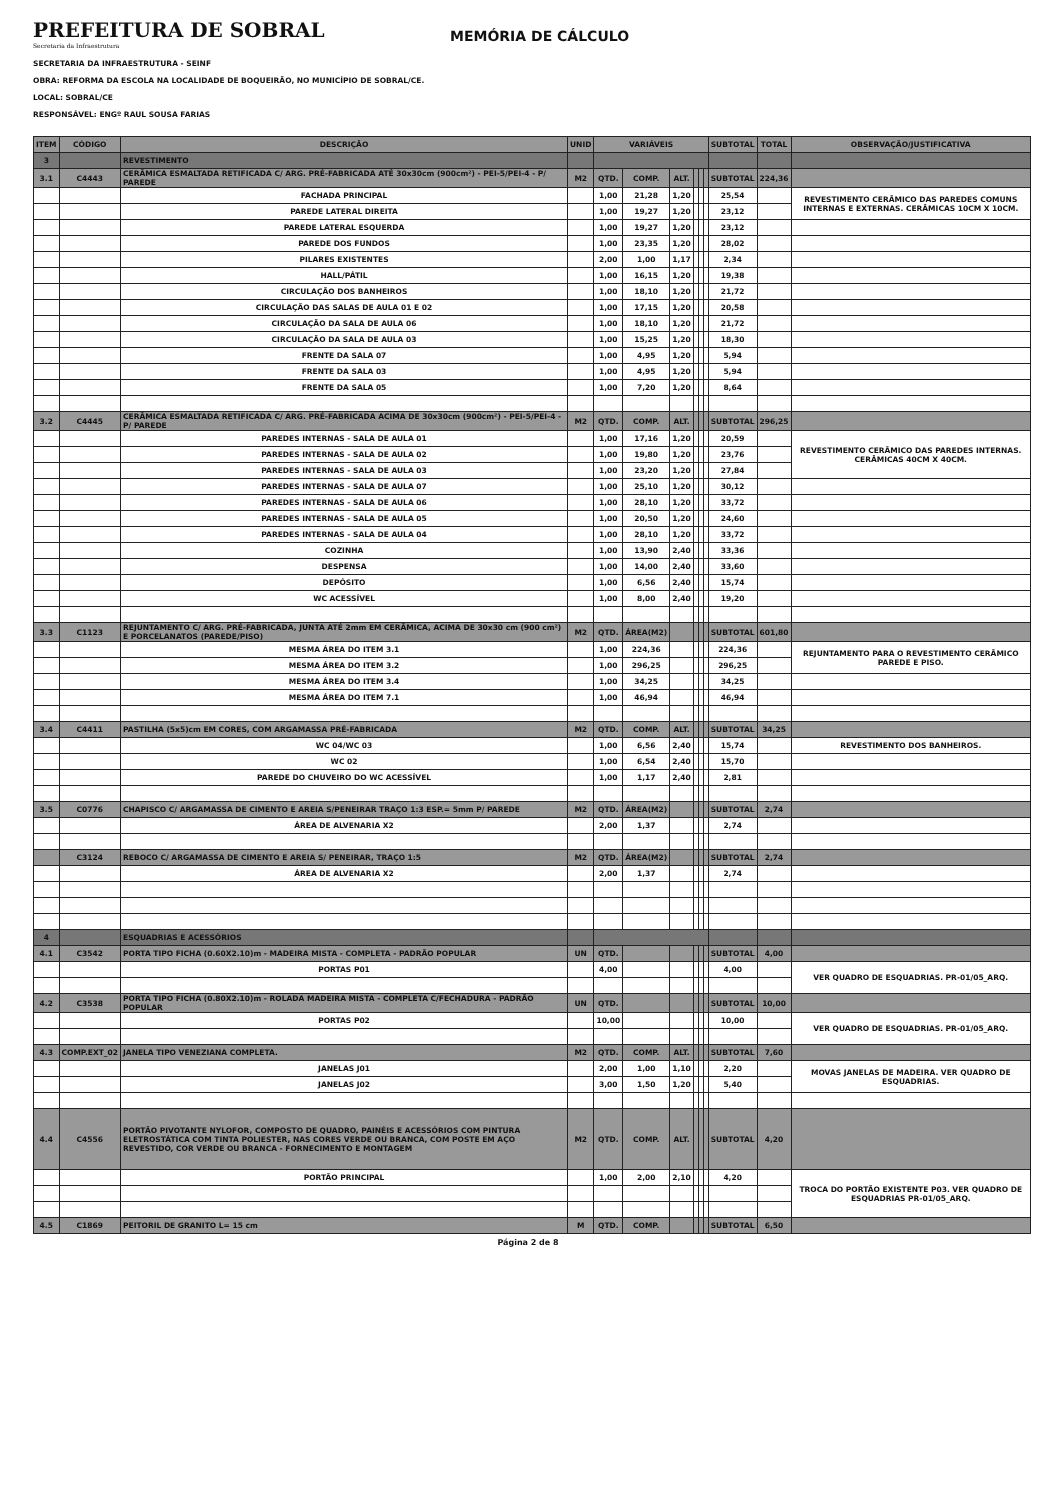PREFEITURA DE SOBRAL
Secretaria da Infraestrutura
MEMÓRIA DE CÁLCULO
SECRETARIA DA INFRAESTRUTURA - SEINF
OBRA: REFORMA DA ESCOLA NA LOCALIDADE DE BOQUEIRÃO, NO MUNICÍPIO DE SOBRAL/CE.
LOCAL: SOBRAL/CE
RESPONSÁVEL: ENGº RAUL SOUSA FARIAS
| ITEM | CÓDIGO | DESCRIÇÃO | UNID | VARIÁVEIS | | | | | | SUBTOTAL | TOTAL | OBSERVAÇÃO/JUSTIFICATIVA |
| --- | --- | --- | --- | --- | --- | --- | --- | --- | --- | --- | --- | --- |
| 3 | | REVESTIMENTO | | | | | | | | | | |
| 3.1 | C4443 | CERÂMICA ESMALTADA RETIFICADA C/ ARG. PRÉ-FABRICADA ATÉ 30x30cm (900cm²) - PEI-5/PEI-4 - P/ PAREDE | M2 | QTD. | COMP. | ALT. | | | | SUBTOTAL | 224,36 | |
| | | FACHADA PRINCIPAL | | 1,00 | 21,28 | 1,20 | | | | 25,54 | | REVESTIMENTO CERÂMICO DAS PAREDES COMUNS INTERNAS E EXTERNAS. CERÂMICAS 10CM X 10CM. |
| | | PAREDE LATERAL DIREITA | | 1,00 | 19,27 | 1,20 | | | | 23,12 | | |
| | | PAREDE LATERAL ESQUERDA | | 1,00 | 19,27 | 1,20 | | | | 23,12 | | |
| | | PAREDE DOS FUNDOS | | 1,00 | 23,35 | 1,20 | | | | 28,02 | | |
| | | PILARES EXISTENTES | | 2,00 | 1,00 | 1,17 | | | | 2,34 | | |
| | | HALL/PÁTIL | | 1,00 | 16,15 | 1,20 | | | | 19,38 | | |
| | | CIRCULAÇÃO DOS BANHEIROS | | 1,00 | 18,10 | 1,20 | | | | 21,72 | | |
| | | CIRCULAÇÃO DAS SALAS DE AULA 01 E 02 | | 1,00 | 17,15 | 1,20 | | | | 20,58 | | |
| | | CIRCULAÇÃO DA SALA DE AULA 06 | | 1,00 | 18,10 | 1,20 | | | | 21,72 | | |
| | | CIRCULAÇÃO DA SALA DE AULA 03 | | 1,00 | 15,25 | 1,20 | | | | 18,30 | | |
| | | FRENTE DA SALA 07 | | 1,00 | 4,95 | 1,20 | | | | 5,94 | | |
| | | FRENTE DA SALA 03 | | 1,00 | 4,95 | 1,20 | | | | 5,94 | | |
| | | FRENTE DA SALA 05 | | 1,00 | 7,20 | 1,20 | | | | 8,64 | | |
| 3.2 | C4445 | CERÂMICA ESMALTADA RETIFICADA C/ ARG. PRÉ-FABRICADA ACIMA DE 30x30cm (900cm²) - PEI-5/PEI-4 - P/ PAREDE | M2 | QTD. | COMP. | ALT. | | | | SUBTOTAL | 296,25 | |
| | | PAREDES INTERNAS - SALA DE AULA 01 | | 1,00 | 17,16 | 1,20 | | | | 20,59 | | REVESTIMENTO CERÂMICO DAS PAREDES INTERNAS. CERÂMICAS 40CM X 40CM. |
| | | PAREDES INTERNAS - SALA DE AULA 02 | | 1,00 | 19,80 | 1,20 | | | | 23,76 | | |
| | | PAREDES INTERNAS - SALA DE AULA 03 | | 1,00 | 23,20 | 1,20 | | | | 27,84 | | |
| | | PAREDES INTERNAS - SALA DE AULA 07 | | 1,00 | 25,10 | 1,20 | | | | 30,12 | | |
| | | PAREDES INTERNAS - SALA DE AULA 06 | | 1,00 | 28,10 | 1,20 | | | | 33,72 | | |
| | | PAREDES INTERNAS - SALA DE AULA 05 | | 1,00 | 20,50 | 1,20 | | | | 24,60 | | |
| | | PAREDES INTERNAS - SALA DE AULA 04 | | 1,00 | 28,10 | 1,20 | | | | 33,72 | | |
| | | COZINHA | | 1,00 | 13,90 | 2,40 | | | | 33,36 | | |
| | | DESPENSA | | 1,00 | 14,00 | 2,40 | | | | 33,60 | | |
| | | DEPÓSITO | | 1,00 | 6,56 | 2,40 | | | | 15,74 | | |
| | | WC ACESSÍVEL | | 1,00 | 8,00 | 2,40 | | | | 19,20 | | |
| 3.3 | C1123 | REJUNTAMENTO C/ ARG. PRÉ-FABRICADA, JUNTA ATÉ 2mm EM CERÂMICA, ACIMA DE 30x30 cm (900 cm²) E PORCELANATOS (PAREDE/PISO) | M2 | QTD. | ÁREA(M2) | | | | | SUBTOTAL | 601,80 | |
| | | MESMA ÁREA DO ITEM 3.1 | | 1,00 | 224,36 | | | | | 224,36 | | REJUNTAMENTO PARA O REVESTIMENTO CERÂMICO PAREDE E PISO. |
| | | MESMA ÁREA DO ITEM 3.2 | | 1,00 | 296,25 | | | | | 296,25 | | |
| | | MESMA ÁREA DO ITEM 3.4 | | 1,00 | 34,25 | | | | | 34,25 | | |
| | | MESMA ÁREA DO ITEM 7.1 | | 1,00 | 46,94 | | | | | 46,94 | | |
| 3.4 | C4411 | PASTILHA (5x5)cm EM CORES, COM ARGAMASSA PRÉ-FABRICADA | M2 | QTD. | COMP. | ALT. | | | | SUBTOTAL | 34,25 | |
| | | WC 04/WC 03 | | 1,00 | 6,56 | 2,40 | | | | 15,74 | | REVESTIMENTO DOS BANHEIROS. |
| | | WC 02 | | 1,00 | 6,54 | 2,40 | | | | 15,70 | | |
| | | PAREDE DO CHUVEIRO DO WC ACESSÍVEL | | 1,00 | 1,17 | 2,40 | | | | 2,81 | | |
| 3.5 | C0776 | CHAPISCO C/ ARGAMASSA DE CIMENTO E AREIA S/PENEIRAR TRAÇO 1:3 ESP.= 5mm P/ PAREDE | M2 | QTD. | ÁREA(M2) | | | | | SUBTOTAL | 2,74 | |
| | | ÁREA DE ALVENARIA X2 | | 2,00 | 1,37 | | | | | 2,74 | | |
| | C3124 | REBOCO C/ ARGAMASSA DE CIMENTO E AREIA S/ PENEIRAR, TRAÇO 1:5 | M2 | QTD. | ÁREA(M2) | | | | | SUBTOTAL | 2,74 | |
| | | ÁREA DE ALVENARIA X2 | | 2,00 | 1,37 | | | | | 2,74 | | |
| 4 | | ESQUADRIAS E ACESSÓRIOS | | | | | | | | | | |
| 4.1 | C3542 | PORTA TIPO FICHA (0.60X2.10)m - MADEIRA MISTA - COMPLETA - PADRÃO POPULAR | UN | QTD. | | | | | | SUBTOTAL | 4,00 | |
| | | PORTAS P01 | | 4,00 | | | | | | 4,00 | | VER QUADRO DE ESQUADRIAS. PR-01/05_ARQ. |
| 4.2 | C3538 | PORTA TIPO FICHA (0.80X2.10)m - ROLADA MADEIRA MISTA - COMPLETA C/FECHADURA - PADRÃO POPULAR | UN | QTD. | | | | | | SUBTOTAL | 10,00 | |
| | | PORTAS P02 | | 10,00 | | | | | | 10,00 | | VER QUADRO DE ESQUADRIAS. PR-01/05_ARQ. |
| 4.3 | COMP.EXT_02 | JANELA TIPO VENEZIANA COMPLETA. | M2 | QTD. | COMP. | ALT. | | | | SUBTOTAL | 7,60 | |
| | | JANELAS J01 | | 2,00 | 1,00 | 1,10 | | | | 2,20 | | MOVAS JANELAS DE MADEIRA. VER QUADRO DE ESQUADRIAS. |
| | | JANELAS J02 | | 3,00 | 1,50 | 1,20 | | | | 5,40 | | |
| 4.4 | C4556 | PORTÃO PIVOTANTE NYLOFOR, COMPOSTO DE QUADRO, PAINÉIS E ACESSÓRIOS COM PINTURA ELETROSTÁTICA COM TINTA POLIESTER, NAS CORES VERDE OU BRANCA, COM POSTE EM AÇO REVESTIDO, COR VERDE OU BRANCA - FORNECIMENTO E MONTAGEM | M2 | QTD. | COMP. | ALT. | | | | SUBTOTAL | 4,20 | |
| | | PORTÃO PRINCIPAL | | 1,00 | 2,00 | 2,10 | | | | 4,20 | | TROCA DO PORTÃO EXISTENTE P03. VER QUADRO DE ESQUADRIAS PR-01/05_ARQ. |
| 4.5 | C1869 | PEITORIL DE GRANITO L= 15 cm | M | QTD. | COMP. | | | | | SUBTOTAL | 6,50 | |
Página 2 de 8